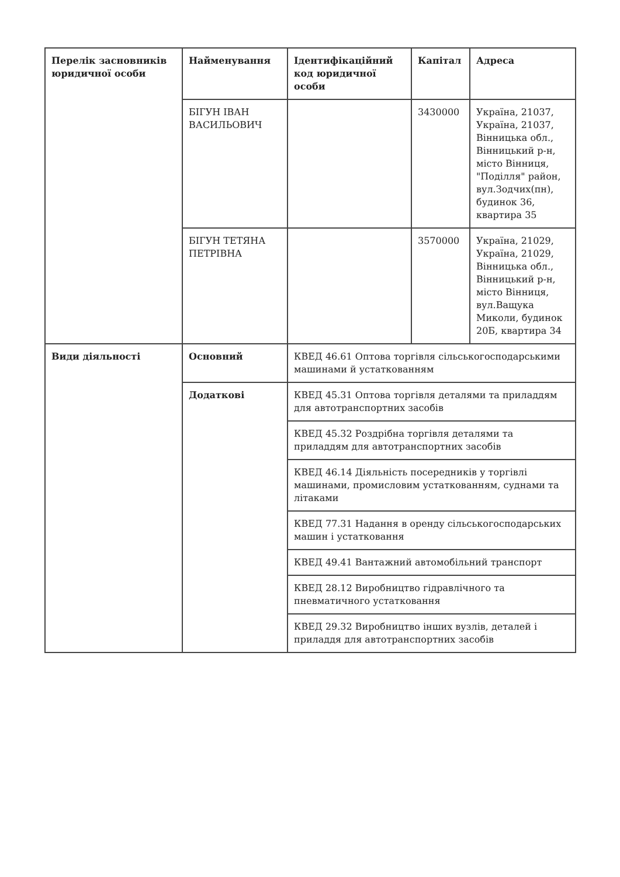| Перелік засновників юридичної особи | Найменування | Ідентифікаційний код юридичної особи | Капітал | Адреса |
| --- | --- | --- | --- | --- |
| | БІГУН ІВАН ВАСИЛЬОВИЧ | | 3430000 | Україна, 21037, Україна, 21037, Вінницька обл., Вінницький р-н, місто Вінниця, "Поділля" район, вул.Зодчих(пн), будинок 36, квартира 35 |
| | БІГУН ТЕТЯНА ПЕТРІВНА | | 3570000 | Україна, 21029, Україна, 21029, Вінницька обл., Вінницький р-н, місто Вінниця, вул.Ващука Миколи, будинок 20Б, квартира 34 |
| Види діяльності | Основний | КВЕД 46.61 Оптова торгівля сільськогосподарськими машинами й устаткованням | | |
| | Додаткові | КВЕД 45.31 Оптова торгівля деталями та приладдям для автотранспортних засобів | | |
| | | КВЕД 45.32 Роздрібна торгівля деталями та приладдям для автотранспортних засобів | | |
| | | КВЕД 46.14 Діяльність посередників у торгівлі машинами, промисловим устаткованням, суднами та літаками | | |
| | | КВЕД 77.31 Надання в оренду сільськогосподарських машин і устатковання | | |
| | | КВЕД 49.41 Вантажний автомобільний транспорт | | |
| | | КВЕД 28.12 Виробництво гідравлічного та пневматичного устатковання | | |
| | | КВЕД 29.32 Виробництво інших вузлів, деталей і приладдя для автотранспортних засобів | | |